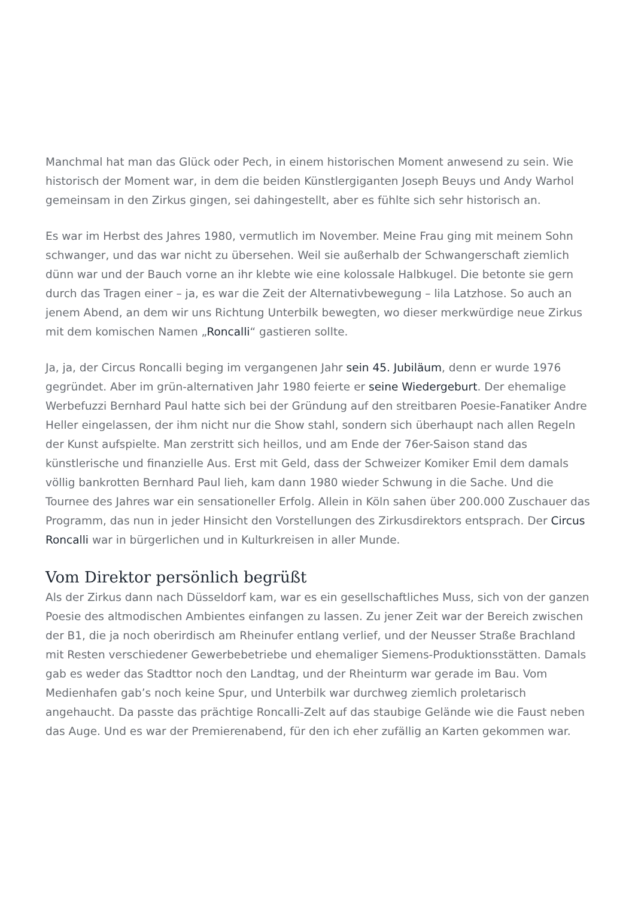Manchmal hat man das Glück oder Pech, in einem historischen Moment anwesend zu sein. Wie historisch der Moment war, in dem die beiden Künstlergiganten Joseph Beuys und Andy Warhol gemeinsam in den Zirkus gingen, sei dahingestellt, aber es fühlte sich sehr historisch an.
Es war im Herbst des Jahres 1980, vermutlich im November. Meine Frau ging mit meinem Sohn schwanger, und das war nicht zu übersehen. Weil sie außerhalb der Schwangerschaft ziemlich dünn war und der Bauch vorne an ihr klebte wie eine kolossale Halbkugel. Die betonte sie gern durch das Tragen einer – ja, es war die Zeit der Alternativbewegung – lila Latzhose. So auch an jenem Abend, an dem wir uns Richtung Unterbilk bewegten, wo dieser merkwürdige neue Zirkus mit dem komischen Namen „Roncalli“ gastieren sollte.
Ja, ja, der Circus Roncalli beging im vergangenen Jahr sein 45. Jubiläum, denn er wurde 1976 gegründet. Aber im grün-alternativen Jahr 1980 feierte er seine Wiedergeburt. Der ehemalige Werbefuzzi Bernhard Paul hatte sich bei der Gründung auf den streitbaren Poesie-Fanatiker Andre Heller eingelassen, der ihm nicht nur die Show stahl, sondern sich überhaupt nach allen Regeln der Kunst aufspielte. Man zerstritt sich heillos, und am Ende der 76er-Saison stand das künstlerische und finanzielle Aus. Erst mit Geld, dass der Schweizer Komiker Emil dem damals völlig bankrotten Bernhard Paul lieh, kam dann 1980 wieder Schwung in die Sache. Und die Tournee des Jahres war ein sensationeller Erfolg. Allein in Köln sahen über 200.000 Zuschauer das Programm, das nun in jeder Hinsicht den Vorstellungen des Zirkusdirektors entsprach. Der Circus Roncalli war in bürgerlichen und in Kulturkreisen in aller Munde.
Vom Direktor persönlich begrüßt
Als der Zirkus dann nach Düsseldorf kam, war es ein gesellschaftliches Muss, sich von der ganzen Poesie des altmodischen Ambientes einfangen zu lassen. Zu jener Zeit war der Bereich zwischen der B1, die ja noch oberirdisch am Rheinufer entlang verlief, und der Neusser Straße Brachland mit Resten verschiedener Gewerbebetriebe und ehemaliger Siemens-Produktionsstätten. Damals gab es weder das Stadttor noch den Landtag, und der Rheinturm war gerade im Bau. Vom Medienhafen gab’s noch keine Spur, und Unterbilk war durchweg ziemlich proletarisch angehaucht. Da passte das prächtige Roncalli-Zelt auf das staubige Gelände wie die Faust neben das Auge. Und es war der Premierenabend, für den ich eher zufällig an Karten gekommen war.